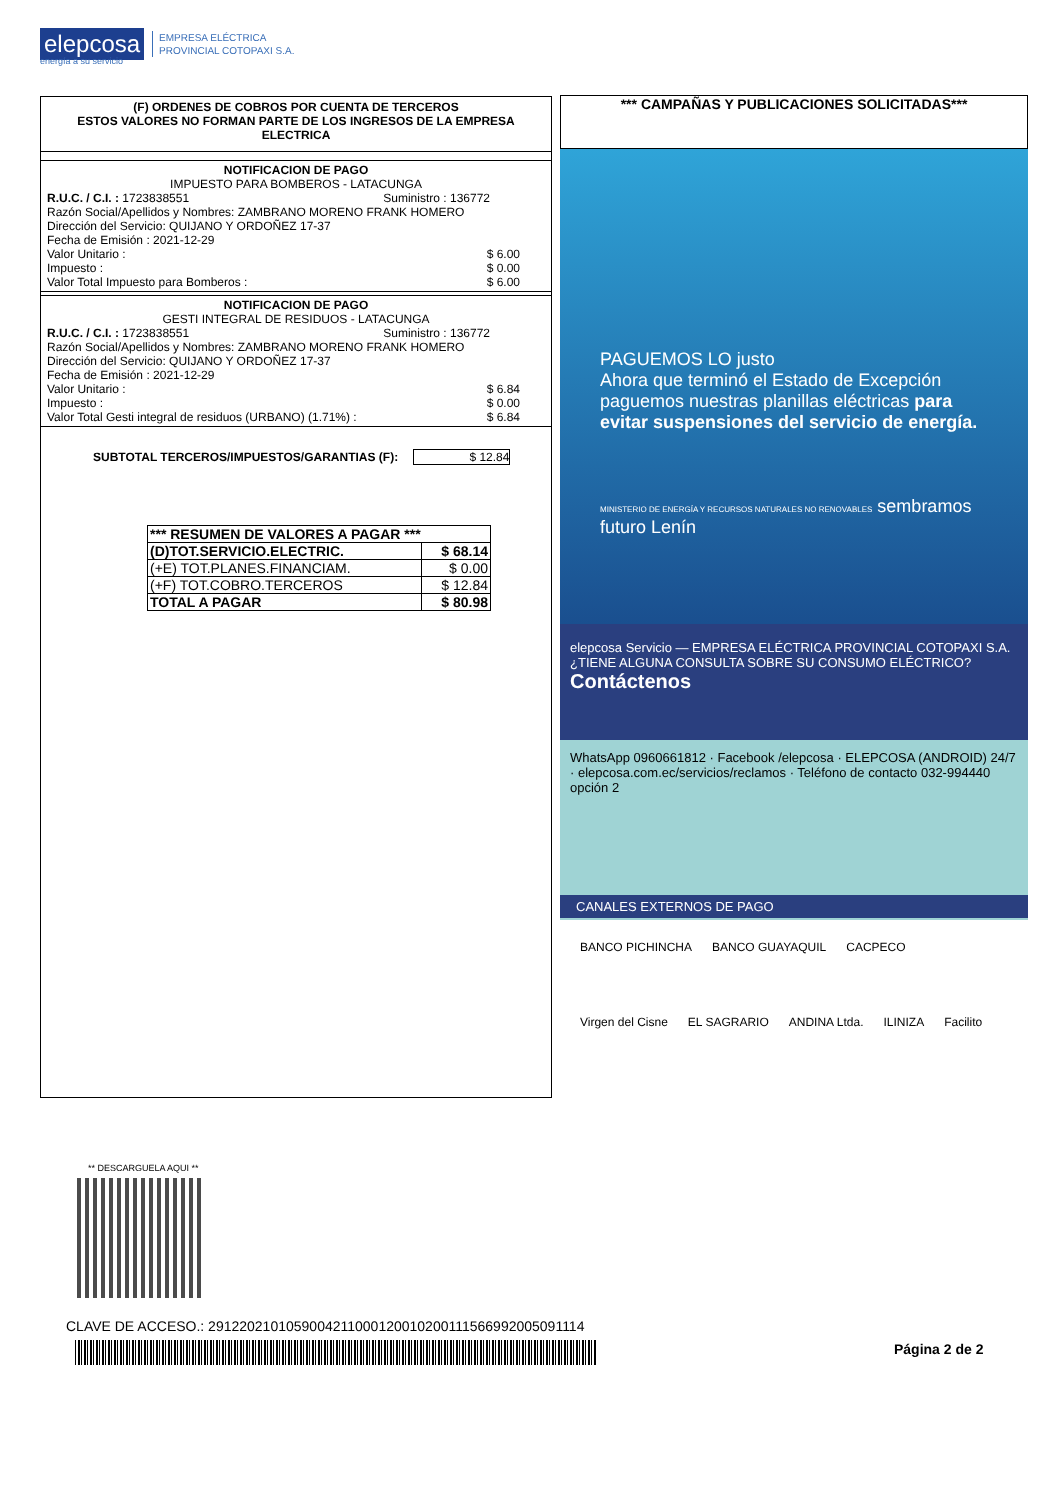elepcosa
EMPRESA ELÉCTRICA
PROVINCIAL COTOPAXI S.A.
energía a su servicio
(F) ORDENES DE COBROS POR CUENTA DE TERCEROS
ESTOS VALORES NO FORMAN PARTE DE LOS INGRESOS DE LA EMPRESA ELECTRICA
NOTIFICACION DE PAGO
IMPUESTO PARA BOMBEROS - LATACUNGA
R.U.C. / C.I. : 1723838551 Suministro : 136772
Razón Social/Apellidos y Nombres: ZAMBRANO MORENO FRANK HOMERO
Dirección del Servicio: QUIJANO Y ORDOÑEZ 17-37
Fecha de Emisión : 2021-12-29
Valor Unitario : $ 6.00
Impuesto : $ 0.00
Valor Total Impuesto para Bomberos : $ 6.00
NOTIFICACION DE PAGO
GESTI INTEGRAL DE RESIDUOS - LATACUNGA
R.U.C. / C.I. : 1723838551 Suministro : 136772
Razón Social/Apellidos y Nombres: ZAMBRANO MORENO FRANK HOMERO
Dirección del Servicio: QUIJANO Y ORDOÑEZ 17-37
Fecha de Emisión : 2021-12-29
Valor Unitario : $ 6.84
Impuesto : $ 0.00
Valor Total Gesti integral de residuos (URBANO) (1.71%) : $ 6.84
SUBTOTAL TERCEROS/IMPUESTOS/GARANTIAS (F): $ 12.84
| *** RESUMEN DE VALORES A PAGAR *** | |
| --- | --- |
| (D)TOT.SERVICIO.ELECTRIC. | $ 68.14 |
| (+E) TOT.PLANES.FINANCIAM. | $ 0.00 |
| (+F) TOT.COBRO.TERCEROS | $ 12.84 |
| TOTAL A PAGAR | $ 80.98 |
*** CAMPAÑAS Y PUBLICACIONES SOLICITADAS***
PAGUEMOS LO justo
Ahora que terminó el Estado de Excepción paguemos nuestras planillas eléctricas para evitar suspensiones del servicio de energía.
MINISTERIO DE ENERGÍA Y RECURSOS NATURALES NO RENOVABLES sembramos futuro Lenín
elepcosa Servicio — EMPRESA ELÉCTRICA PROVINCIAL COTOPAXI S.A.
¿TIENE ALGUNA CONSULTA SOBRE SU CONSUMO ELÉCTRICO? Contáctenos
WhatsApp 0960661812 · Facebook /elepcosa · ELEPCOSA (ANDROID) 24/7 · elepcosa.com.ec/servicios/reclamos · Teléfono de contacto 032-994440 opción 2
CANALES EXTERNOS DE PAGO
BANCO PICHINCHA BANCO GUAYAQUIL CACPECO Virgen del Cisne EL SAGRARIO ANDINA Ltda. ILINIZA Facilito
** DESCARGUELA AQUI **
CLAVE DE ACCESO.: 2912202101059004211000120010200111566992005091114
Página 2 de 2